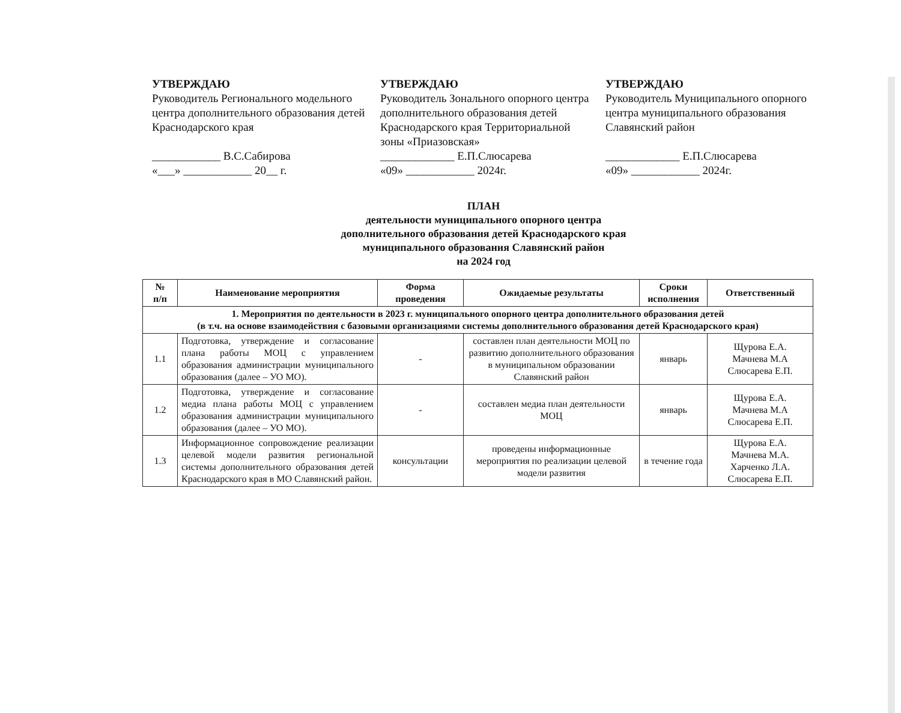УТВЕРЖДАЮ
Руководитель Регионального модельного центра дополнительного образования детей Краснодарского края
____________ В.С.Сабирова
«___» ____________ 20__ г.
УТВЕРЖДАЮ
Руководитель Зонального опорного центра дополнительного образования детей Краснодарского края Территориальной зоны «Приазовская»
_____________ Е.П.Слюсарева
«09» ____________ 2024г.
УТВЕРЖДАЮ
Руководитель Муниципального опорного центра муниципального образования Славянский район
_____________ Е.П.Слюсарева
«09» ____________ 2024г.
ПЛАН
деятельности муниципального опорного центра
дополнительного образования детей Краснодарского края
муниципального образования Славянский район
на 2024 год
| № п/п | Наименование мероприятия | Форма проведения | Ожидаемые результаты | Сроки исполнения | Ответственный |
| --- | --- | --- | --- | --- | --- |
| 1. Мероприятия по деятельности в 2023 г. муниципального опорного центра дополнительного образования детей (в т.ч. на основе взаимодействия с базовыми организациями системы дополнительного образования детей Краснодарского края) | | | | | |
| 1.1 | Подготовка, утверждение и согласование плана работы МОЦ с управлением образования администрации муниципального образования (далее – УО МО). | - | составлен план деятельности МОЦ по развитию дополнительного образования в муниципальном образовании Славянский район | январь | Щурова Е.А. Мачнева М.А Слюсарева Е.П. |
| 1.2 | Подготовка, утверждение и согласование медиа плана работы МОЦ с управлением образования администрации муниципального образования (далее – УО МО). | - | составлен медиа план деятельности МОЦ | январь | Щурова Е.А. Мачнева М.А Слюсарева Е.П. |
| 1.3 | Информационное сопровождение реализации целевой модели развития региональной системы дополнительного образования детей Краснодарского края в МО Славянский район. | консультации | проведены информационные мероприятия по реализации целевой модели развития | в течение года | Щурова Е.А. Мачнева М.А. Харченко Л.А. Слюсарева Е.П. |